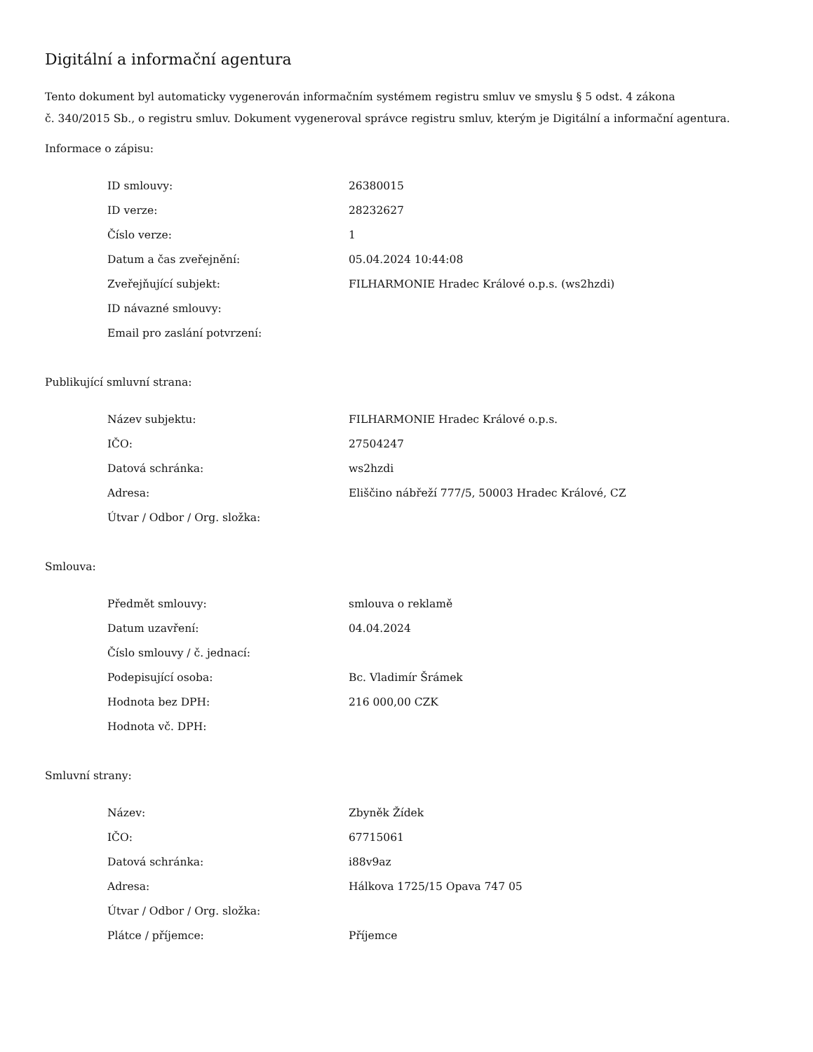Digitální a informační agentura
Tento dokument byl automaticky vygenerován informačním systémem registru smluv ve smyslu § 5 odst. 4 zákona
č. 340/2015 Sb., o registru smluv. Dokument vygeneroval správce registru smluv, kterým je Digitální a informační agentura.
Informace o zápisu:
| ID smlouvy: | 26380015 |
| ID verze: | 28232627 |
| Číslo verze: | 1 |
| Datum a čas zveřejnění: | 05.04.2024 10:44:08 |
| Zveřejňující subjekt: | FILHARMONIE Hradec Králové o.p.s. (ws2hzdi) |
| ID návazné smlouvy: | |
| Email pro zaslání potvrzení: | |
Publikující smluvní strana:
| Název subjektu: | FILHARMONIE Hradec Králové o.p.s. |
| IČO: | 27504247 |
| Datová schránka: | ws2hzdi |
| Adresa: | Eliščino nábřeží 777/5, 50003 Hradec Králové, CZ |
| Útvar / Odbor / Org. složka: | |
Smlouva:
| Předmět smlouvy: | smlouva o reklamě |
| Datum uzavření: | 04.04.2024 |
| Číslo smlouvy / č. jednací: | |
| Podepisující osoba: | Bc. Vladimír Šrámek |
| Hodnota bez DPH: | 216 000,00 CZK |
| Hodnota vč. DPH: | |
Smluvní strany:
| Název: | Zbyněk Žídek |
| IČO: | 67715061 |
| Datová schránka: | i88v9az |
| Adresa: | Hálkova 1725/15 Opava 747 05 |
| Útvar / Odbor / Org. složka: | |
| Plátce / příjemce: | Příjemce |